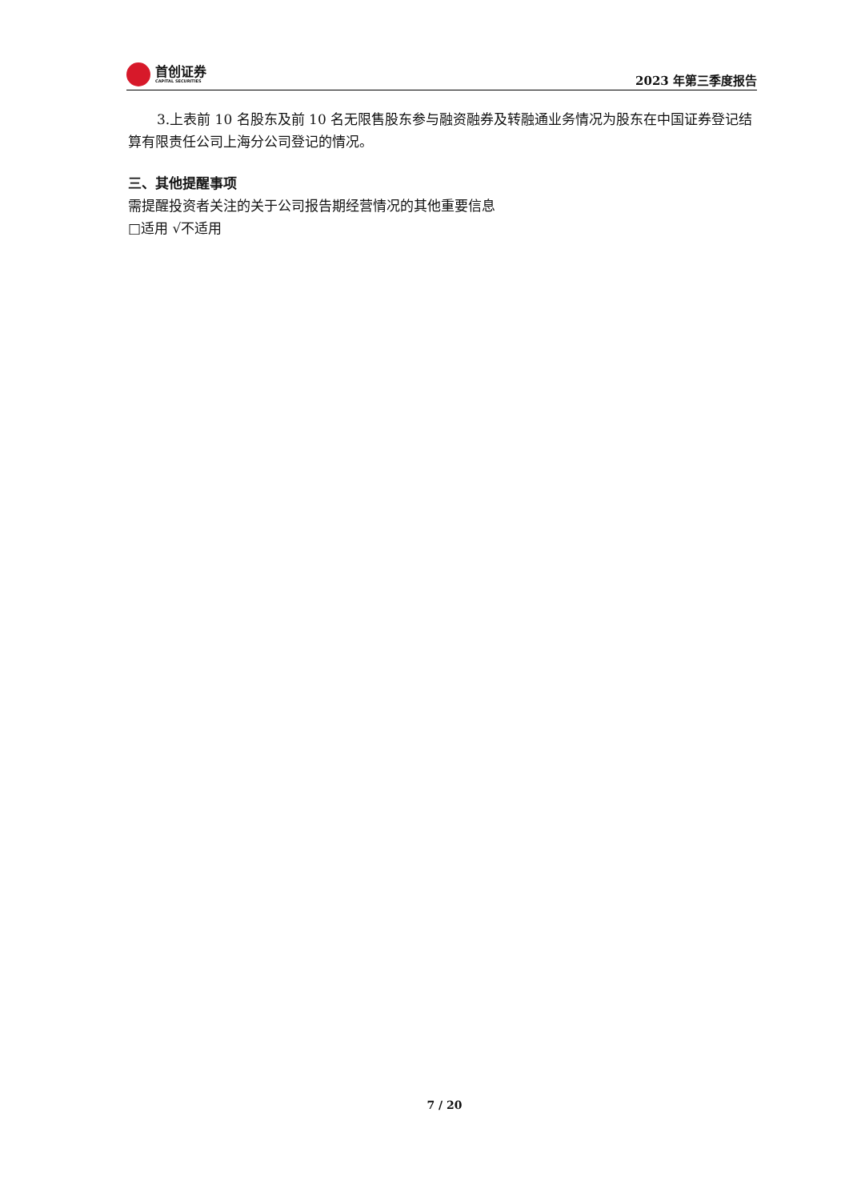首创证券
CAPITAL SECURITIES
2023 年第三季度报告
3.上表前 10 名股东及前 10 名无限售股东参与融资融券及转融通业务情况为股东在中国证券登记结算有限责任公司上海分公司登记的情况。
三、其他提醒事项
需提醒投资者关注的关于公司报告期经营情况的其他重要信息
□适用 √不适用
7 / 20